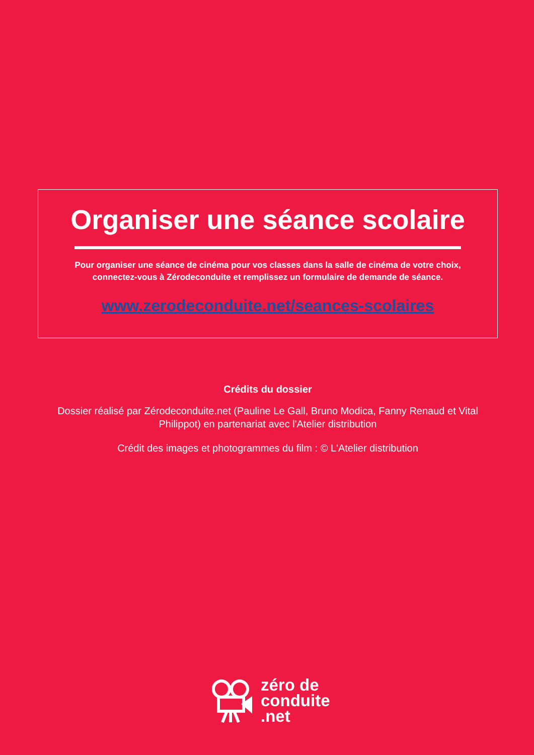Organiser une séance scolaire
Pour organiser une séance de cinéma pour vos classes dans la salle de cinéma de votre choix,
connectez-vous à Zérodeconduite et remplissez un formulaire de demande de séance.
www.zerodeconduite.net/seances-scolaires
Crédits du dossier
Dossier réalisé par Zérodeconduite.net (Pauline Le Gall, Bruno Modica, Fanny Renaud et Vital Philippot) en partenariat avec l'Atelier distribution
Crédit des images et photogrammes du film : © L'Atelier distribution
zéro de
conduite
.net